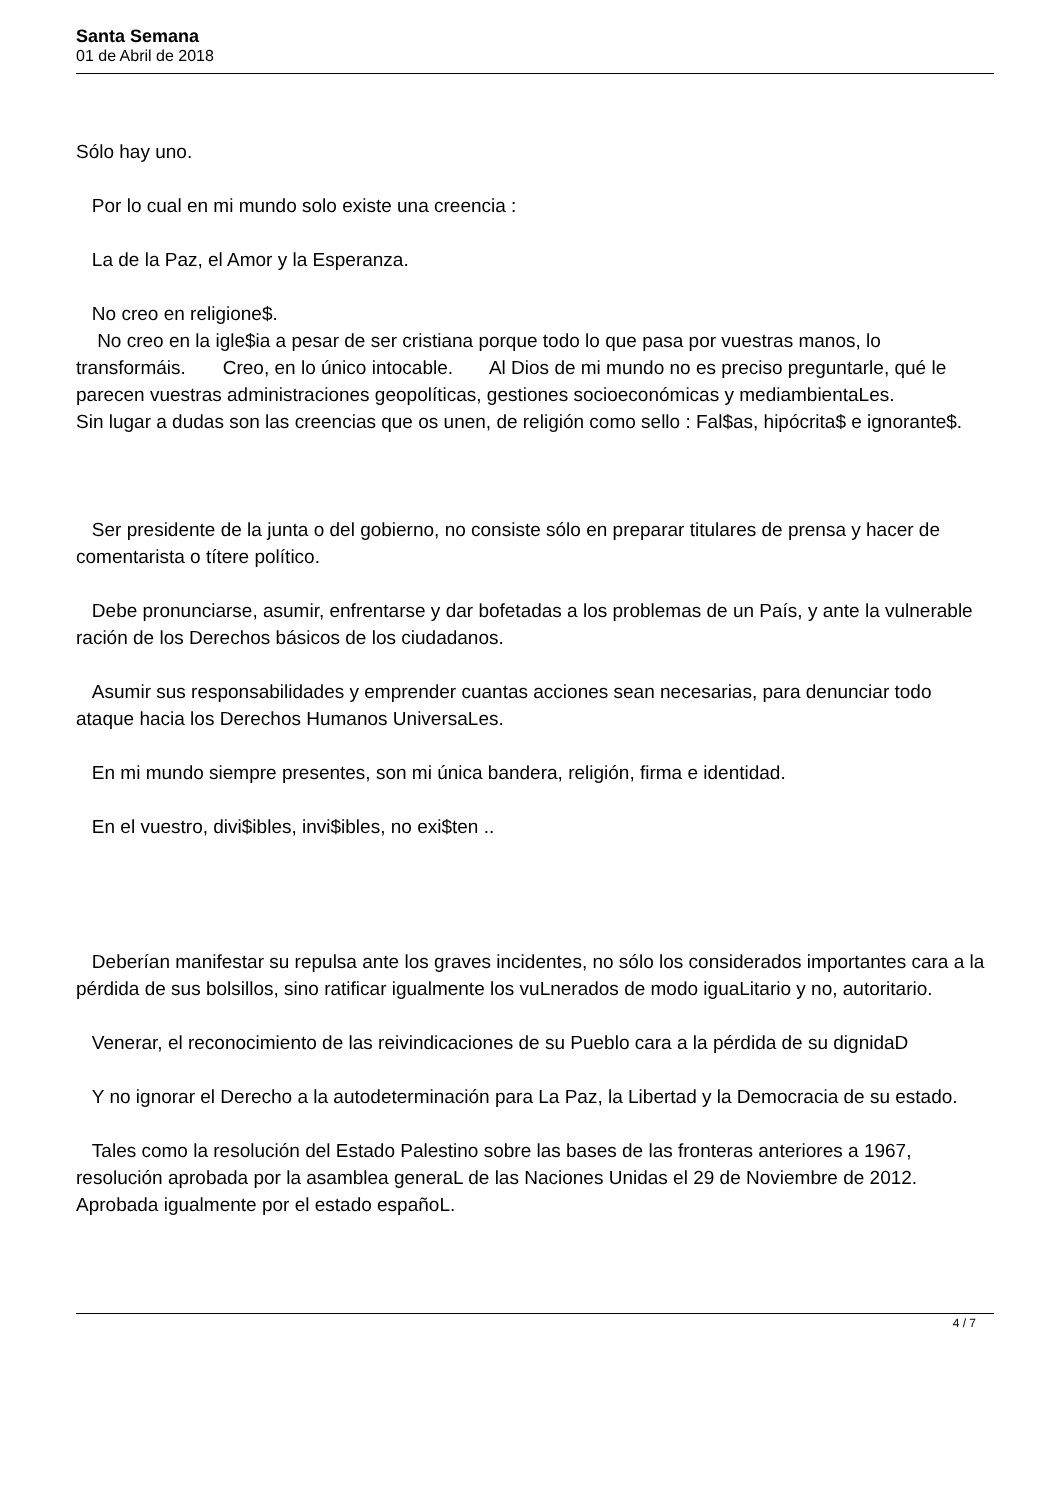Santa Semana
01 de Abril de 2018
Sólo hay uno.
Por lo cual en mi mundo solo existe una creencia :
La de la Paz, el Amor y la Esperanza.
No creo en religione$.
No creo en la igle$ia a pesar de ser cristiana porque todo lo que pasa por vuestras manos, lo transformáis. Creo, en lo único intocable. Al Dios de mi mundo no es preciso preguntarle, qué le parecen vuestras administraciones geopolíticas, gestiones socioeconómicas y mediambientaLes. Sin lugar a dudas son las creencias que os unen, de religión como sello : Fal$as, hipócrita$ e ignorante$.
Ser presidente de la junta o del gobierno, no consiste sólo en preparar titulares de prensa y hacer de comentarista o títere político.
Debe pronunciarse, asumir, enfrentarse y dar bofetadas a los problemas de un País, y ante la vulnerable ración de los Derechos básicos de los ciudadanos.
Asumir sus responsabilidades y emprender cuantas acciones sean necesarias, para denunciar todo ataque hacia los Derechos Humanos UniversaLes.
En mi mundo siempre presentes, son mi única bandera, religión, firma e identidad.
En el vuestro, divi$ibles, invi$ibles, no exi$ten ..
Deberían manifestar su repulsa ante los graves incidentes, no sólo los considerados importantes cara a la pérdida de sus bolsillos, sino ratificar igualmente los vuLnerados de modo iguaLitario y no, autoritario.
Venerar, el reconocimiento de las reivindicaciones de su Pueblo cara a la pérdida de su dignidaD
Y no ignorar el Derecho a la autodeterminación para La Paz, la Libertad y la Democracia de su estado.
Tales como la resolución del Estado Palestino sobre las bases de las fronteras anteriores a 1967, resolución aprobada por la asamblea generaL de las Naciones Unidas el 29 de Noviembre de 2012. Aprobada igualmente por el estado españoL.
4 / 7